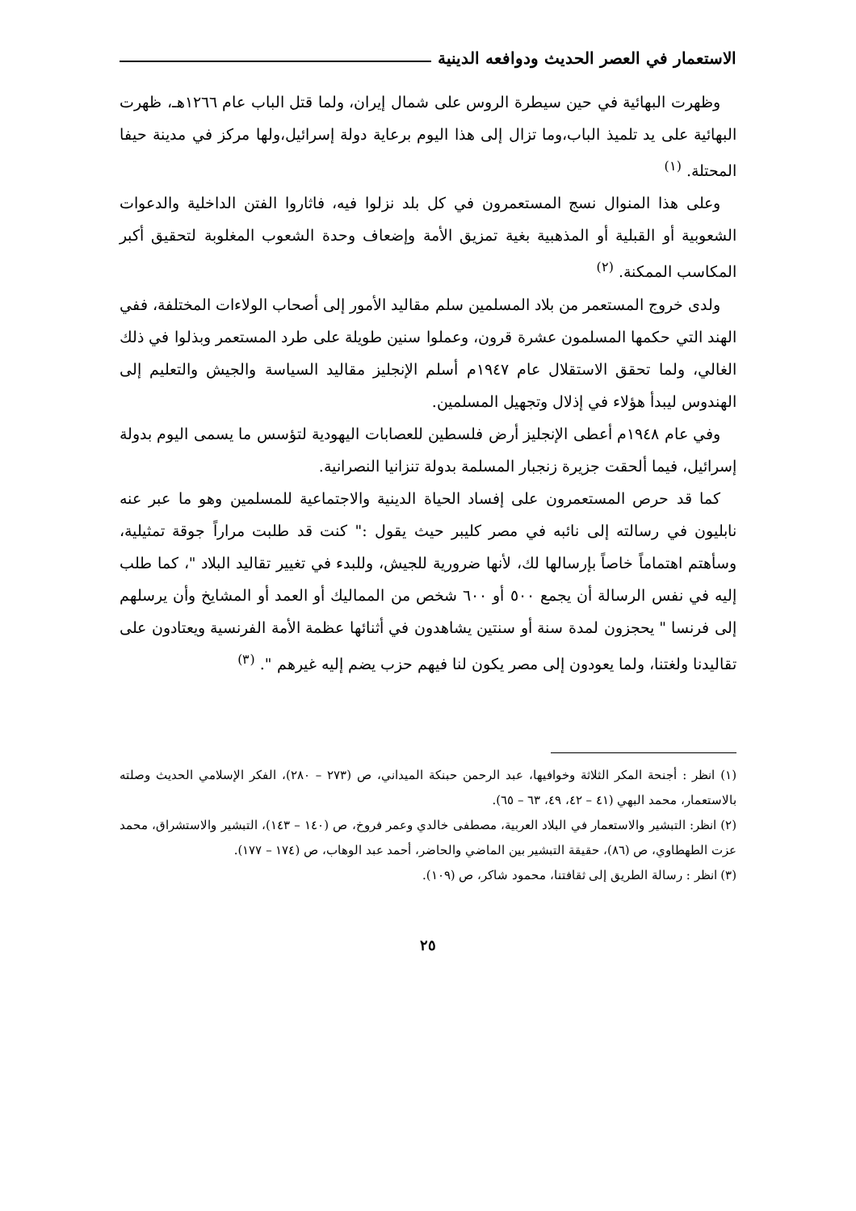الاستعمار في العصر الحديث ودوافعه الدينية
وظهرت البهائية في حين سيطرة الروس على شمال إيران، ولما قتل الباب عام ١٢٦٦هـ، ظهرت البهائية على يد تلميذ الباب،وما تزال إلى هذا اليوم برعاية دولة إسرائيل،ولها مركز في مدينة حيفا المحتلة. <sup>(١)</sup>
وعلى هذا المنوال نسج المستعمرون في كل بلد نزلوا فيه، فاثاروا الفتن الداخلية والدعوات الشعوبية أو القبلية أو المذهبية بغية تمزيق الأمة وإضعاف وحدة الشعوب المغلوبة لتحقيق أكبر المكاسب الممكنة. <sup>(٢)</sup>
ولدى خروج المستعمر من بلاد المسلمين سلم مقاليد الأمور إلى أصحاب الولاءات المختلفة، ففي الهند التي حكمها المسلمون عشرة قرون، وعملوا سنين طويلة على طرد المستعمر وبذلوا في ذلك الغالي، ولما تحقق الاستقلال عام ١٩٤٧م أسلم الإنجليز مقاليد السياسة والجيش والتعليم إلى الهندوس ليبدأ هؤلاء في إذلال وتجهيل المسلمين.
وفي عام ١٩٤٨م أعطى الإنجليز أرض فلسطين للعصابات اليهودية لتؤسس ما يسمى اليوم بدولة إسرائيل، فيما ألحقت جزيرة زنجبار المسلمة بدولة تنزانيا النصرانية.
كما قد حرص المستعمرون على إفساد الحياة الدينية والاجتماعية للمسلمين وهو ما عبر عنه نابليون في رسالته إلى نائبه في مصر كليبر حيث يقول :" كنت قد طلبت مراراً جوقة تمثيلية، وسأهتم اهتماماً خاصاً بإرسالها لك، لأنها ضرورية للجيش، وللبدء في تغيير تقاليد البلاد "، كما طلب إليه في نفس الرسالة أن يجمع ٥٠٠ أو ٦٠٠ شخص من المماليك أو العمد أو المشايخ وأن يرسلهم إلى فرنسا " يحجزون لمدة سنة أو سنتين يشاهدون في أثنائها عظمة الأمة الفرنسية ويعتادون على تقاليدنا ولغتنا، ولما يعودون إلى مصر يكون لنا فيهم حزب يضم إليه غيرهم ". <sup>(٣)</sup>
(١) انظر : أجنحة المكر الثلاثة وخوافيها، عبد الرحمن حبنكة الميداني، ص (٢٧٣ – ٢٨٠)، الفكر الإسلامي الحديث وصلته بالاستعمار، محمد البهي (٤١ – ٤٢، ٤٩، ٦٣ – ٦٥).
(٢) انظر: التبشير والاستعمار في البلاد العربية، مصطفى خالدي وعمر فروخ، ص (١٤٠ – ١٤٣)، التبشير والاستشراق، محمد عزت الطهطاوي، ص (٨٦)، حقيقة التبشير بين الماضي والحاضر، أحمد عبد الوهاب، ص (١٧٤ – ١٧٧).
(٣) انظر : رسالة الطريق إلى ثقافتنا، محمود شاكر، ص (١٠٩).
٢٥